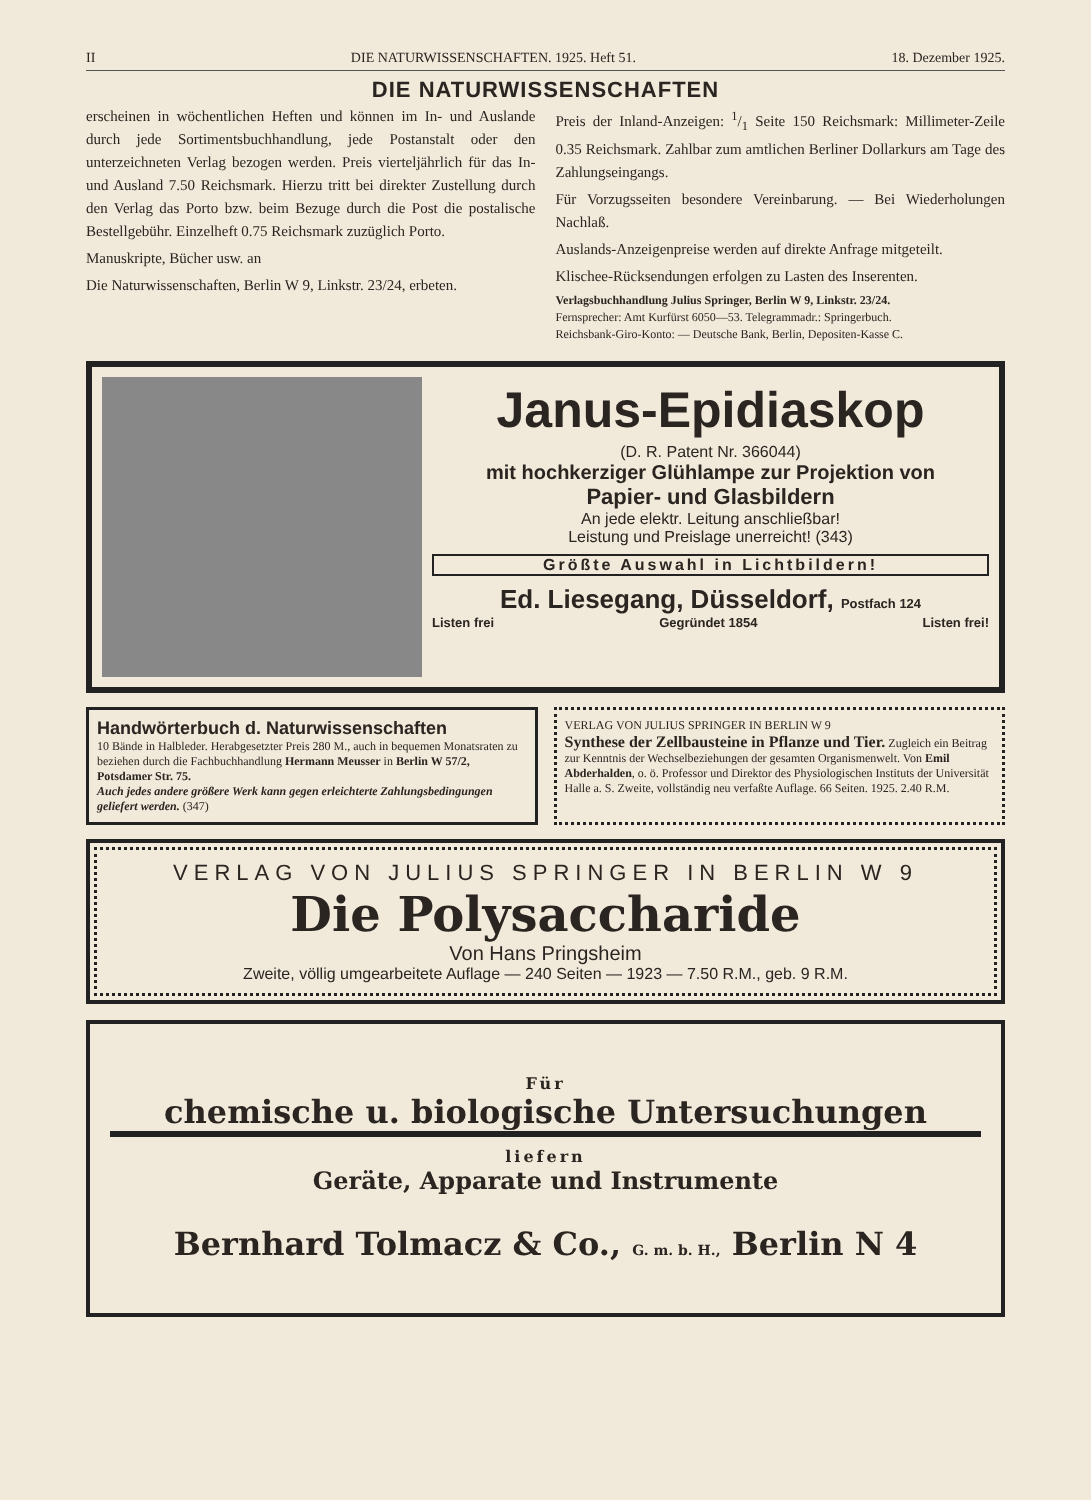II DIE NATURWISSENSCHAFTEN. 1925. Heft 51. 18. Dezember 1925.
DIE NATURWISSENSCHAFTEN
erscheinen in wöchentlichen Heften und können im In- und Auslande durch jede Sortimentsbuchhandlung, jede Postanstalt oder den unterzeichneten Verlag bezogen werden. Preis vierteljährlich für das In- und Ausland 7.50 Reichsmark. Hierzu tritt bei direkter Zustellung durch den Verlag das Porto bzw. beim Bezuge durch die Post die postalische Bestellgebühr. Einzelheft 0.75 Reichsmark zuzüglich Porto.
Manuskripte, Bücher usw. an
Die Naturwissenschaften, Berlin W 9, Linkstr. 23/24, erbeten.
Preis der Inland-Anzeigen: 1/1 Seite 150 Reichsmark: Millimeter-Zeile 0.35 Reichsmark. Zahlbar zum amtlichen Berliner Dollarkurs am Tage des Zahlungseingangs.
Für Vorzugsseiten besondere Vereinbarung. — Bei Wiederholungen Nachlaß.
Auslands-Anzeigenpreise werden auf direkte Anfrage mitgeteilt.
Klischee-Rücksendungen erfolgen zu Lasten des Inserenten.
Verlagsbuchhandlung Julius Springer, Berlin W 9, Linkstr. 23/24.
Fernsprecher: Amt Kurfürst 6050—53. Telegrammadr.: Springerbuch.
Reichsbank-Giro-Konto: — Deutsche Bank, Berlin, Depositen-Kasse C.
Janus-Epidiaskop
(D. R. Patent Nr. 366044)
mit hochkerziger Glühlampe zur Projektion von
Papier- und Glasbildern
An jede elektr. Leitung anschließbar!
Leistung und Preislage unerreicht! (343)
Größte Auswahl in Lichtbildern!
Ed. Liesegang, Düsseldorf, Postfach 124
Listen frei Gegründet 1854 Listen frei!
Handwörterbuch d. Naturwissenschaften
10 Bände in Halbleder. Herabgesetzter Preis 280 M., auch in bequemen Monatsraten zu beziehen durch die Fachbuchhandlung Hermann Meusser in Berlin W 57/2, Potsdamer Str. 75.
Auch jedes andere größere Werk kann gegen erleichterte Zahlungsbedingungen geliefert werden. (347)
VERLAG VON JULIUS SPRINGER IN BERLIN W 9
Synthese der Zellbausteine in Pflanze und Tier. Zugleich ein Beitrag zur Kenntnis der Wechselbeziehungen der gesamten Organismenwelt. Von Emil Abderhalden, o. ö. Professor und Direktor des Physiologischen Instituts der Universität Halle a. S. Zweite, vollständig neu verfaßte Auflage. 66 Seiten. 1925. 2.40 R.M.
VERLAG VON JULIUS SPRINGER IN BERLIN W 9
Die Polysaccharide
Von Hans Pringsheim
Zweite, völlig umgearbeitete Auflage — 240 Seiten — 1923 — 7.50 R.M., geb. 9 R.M.
Für
chemische u. biologische Untersuchungen
liefern
Geräte, Apparate und Instrumente
Bernhard Tolmacz & Co., G. m. b. H., Berlin N 4